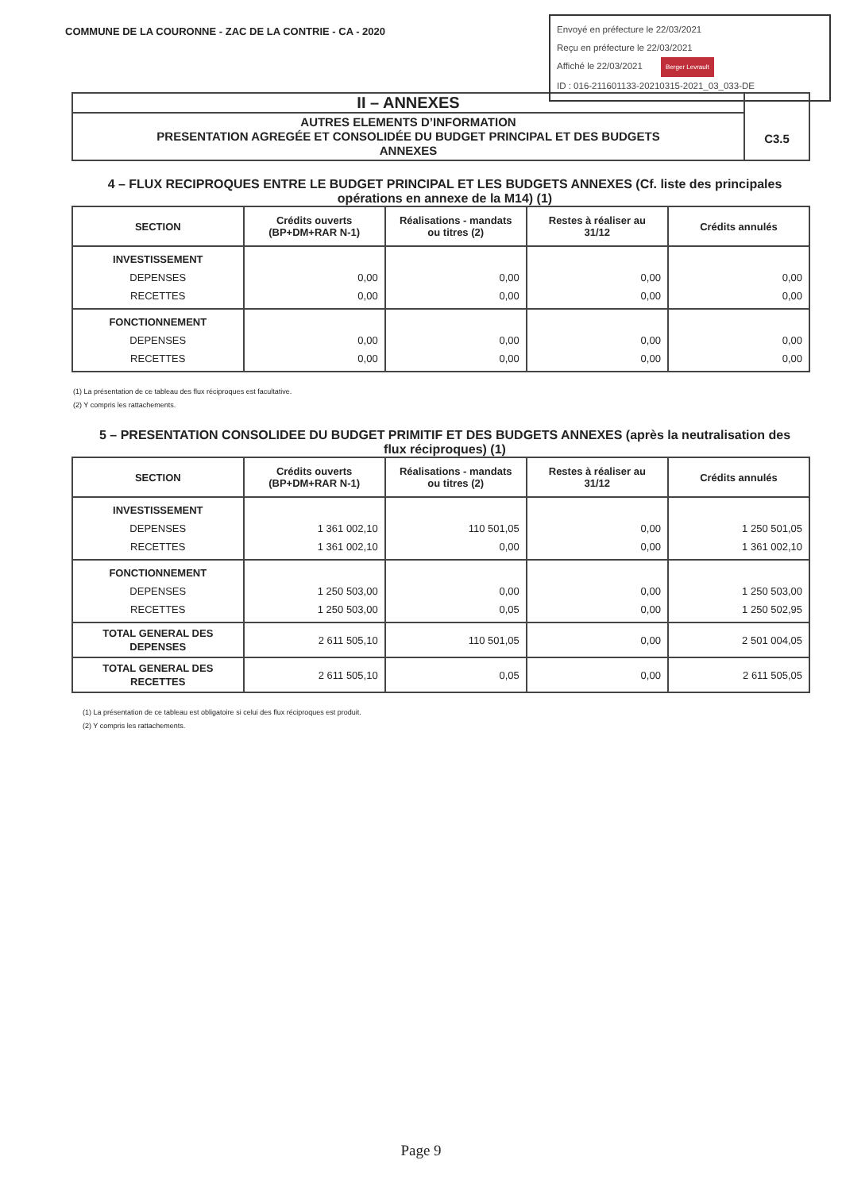COMMUNE DE LA COURONNE - ZAC DE LA CONTRIE - CA - 2020
Envoyé en préfecture le 22/03/2021
Reçu en préfecture le 22/03/2021
Affiché le 22/03/2021 Berger Levrault
ID : 016-211601133-20210315-2021_03_033-DE
II – ANNEXES
AUTRES ELEMENTS D’INFORMATION
PRESENTATION AGREGÉE ET CONSOLIDÉE DU BUDGET PRINCIPAL ET DES BUDGETS
ANNEXES
C3.5
4 – FLUX RECIPROQUES ENTRE LE BUDGET PRINCIPAL ET LES BUDGETS ANNEXES (Cf. liste des principales opérations en annexe de la M14) (1)
| SECTION | Crédits ouverts (BP+DM+RAR N-1) | Réalisations - mandats ou titres (2) | Restes à réaliser au 31/12 | Crédits annulés |
| --- | --- | --- | --- | --- |
| INVESTISSEMENT DEPENSES RECETTES | 0,00 0,00 | 0,00 0,00 | 0,00 0,00 | 0,00 0,00 |
| FONCTIONNEMENT DEPENSES RECETTES | 0,00 0,00 | 0,00 0,00 | 0,00 0,00 | 0,00 0,00 |
(1) La présentation de ce tableau des flux réciproques est facultative.
(2) Y compris les rattachements.
5 – PRESENTATION CONSOLIDEE DU BUDGET PRIMITIF ET DES BUDGETS ANNEXES (après la neutralisation des flux réciproques) (1)
| SECTION | Crédits ouverts (BP+DM+RAR N-1) | Réalisations - mandats ou titres (2) | Restes à réaliser au 31/12 | Crédits annulés |
| --- | --- | --- | --- | --- |
| INVESTISSEMENT DEPENSES RECETTES | 1 361 002,10 1 361 002,10 | 110 501,05 0,00 | 0,00 0,00 | 1 250 501,05 1 361 002,10 |
| FONCTIONNEMENT DEPENSES RECETTES | 1 250 503,00 1 250 503,00 | 0,00 0,05 | 0,00 0,00 | 1 250 503,00 1 250 502,95 |
| TOTAL GENERAL DES DEPENSES | 2 611 505,10 | 110 501,05 | 0,00 | 2 501 004,05 |
| TOTAL GENERAL DES RECETTES | 2 611 505,10 | 0,05 | 0,00 | 2 611 505,05 |
(1) La présentation de ce tableau est obligatoire si celui des flux réciproques est produit.
(2) Y compris les rattachements.
Page 9